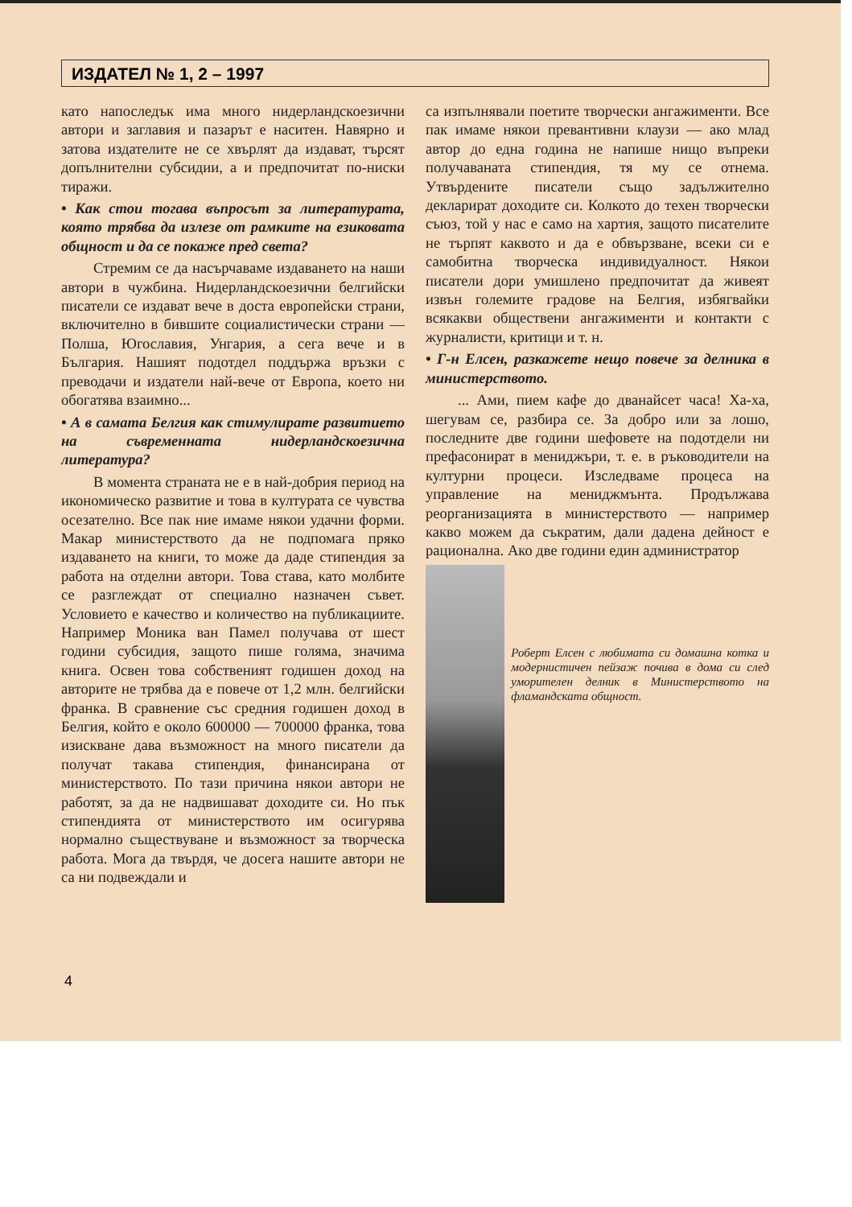ИЗДАТЕЛ № 1, 2 – 1997
като напоследък има много нидерландскоезични автори и заглавия и пазарът е наситен. Навярно и затова издателите не се хвърлят да издават, търсят допълнителни субсидии, а и предпочитат по-ниски тиражи.
• Как стои тогава въпросът за литературата, която трябва да излезе от рамките на езиковата общност и да се покаже пред света?
Стремим се да насърчаваме издаването на наши автори в чужбина. Нидерландскоезични белгийски писатели се издават вече в доста европейски страни, включително в бившите социалистически страни — Полша, Югославия, Унгария, а сега вече и в България. Нашият подотдел поддържа връзки с преводачи и издатели най-вече от Европа, което ни обогатява взаимно...
• А в самата Белгия как стимулирате развитието на съвременната нидерландскоезична литература?
В момента страната не е в най-добрия период на икономическо развитие и това в културата се чувства осезателно. Все пак ние имаме някои удачни форми. Макар министерството да не подпомага пряко издаването на книги, то може да даде стипендия за работа на отделни автори. Това става, като молбите се разглеждат от специално назначен съвет. Условието е качество и количество на публикациите. Например Моника ван Памел получава от шест години субсидия, защото пише голяма, значима книга. Освен това собственият годишен доход на авторите не трябва да е повече от 1,2 млн. белгийски франка. В сравнение със средния годишен доход в Белгия, който е около 600000 — 700000 франка, това изискване дава възможност на много писатели да получат такава стипендия, финансирана от министерството. По тази причина някои автори не работят, за да не надвишават доходите си. Но пък стипендията от министерството им осигурява нормално съществуване и възможност за творческа работа. Мога да твърдя, че досега нашите автори не са ни подвеждали и
са изпълнявали поетите творчески ангажименти. Все пак имаме някои превантивни клаузи — ако млад автор до една година не напише нищо въпреки получаваната стипендия, тя му се отнема. Утвърдените писатели също задължително декларират доходите си. Колкото до техен творчески съюз, той у нас е само на хартия, защото писателите не търпят каквото и да е обвързване, всеки си е самобитна творческа индивидуалност. Някои писатели дори умишлено предпочитат да живеят извън големите градове на Белгия, избягвайки всякакви обществени ангажименти и контакти с журналисти, критици и т. н.
• Г-н Елсен, разкажете нещо повече за делника в министерството.
... Ами, пием кафе до дванайсет часа! Ха-ха, шегувам се, разбира се. За добро или за лошо, последните две години шефовете на подотдели ни префасонират в мениджъри, т. е. в ръководители на културни процеси. Изследваме процеса на управление на мениджмънта. Продължава реорганизацията в министерството — например какво можем да съкратим, дали дадена дейност е рационална. Ако две години един администратор
Роберт Елсен с любимата си домашна котка и модернистичен пейзаж почива в дома си след уморителен делник в Министерството на фламандската общност.
4